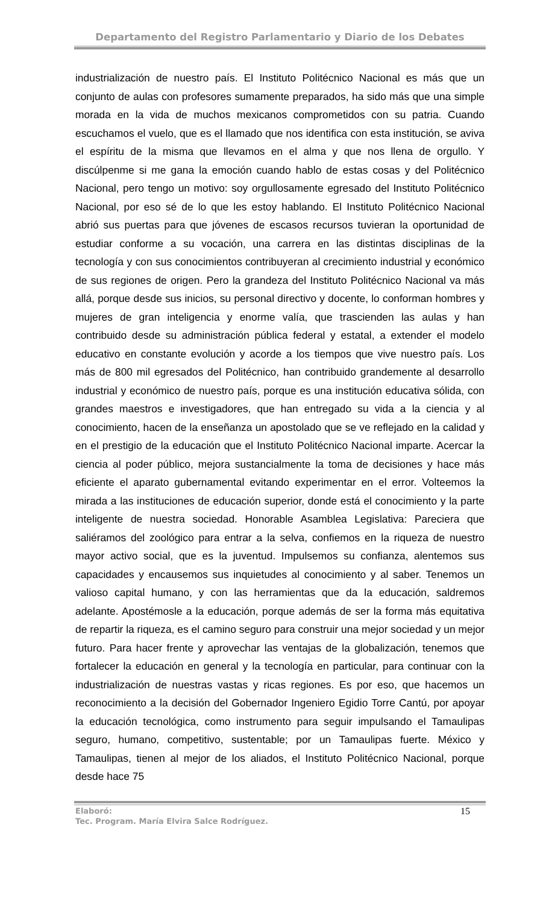Departamento del Registro Parlamentario y Diario de los Debates
industrialización de nuestro país. El Instituto Politécnico Nacional es más que un conjunto de aulas con profesores sumamente preparados, ha sido más que una simple morada en la vida de muchos mexicanos comprometidos con su patria. Cuando escuchamos el vuelo, que es el llamado que nos identifica con esta institución, se aviva el espíritu de la misma que llevamos en el alma y que nos llena de orgullo. Y discúlpenme si me gana la emoción cuando hablo de estas cosas y del Politécnico Nacional, pero tengo un motivo: soy orgullosamente egresado del Instituto Politécnico Nacional, por eso sé de lo que les estoy hablando. El Instituto Politécnico Nacional abrió sus puertas para que jóvenes de escasos recursos tuvieran la oportunidad de estudiar conforme a su vocación, una carrera en las distintas disciplinas de la tecnología y con sus conocimientos contribuyeran al crecimiento industrial y económico de sus regiones de origen. Pero la grandeza del Instituto Politécnico Nacional va más allá, porque desde sus inicios, su personal directivo y docente, lo conforman hombres y mujeres de gran inteligencia y enorme valía, que trascienden las aulas y han contribuido desde su administración pública federal y estatal, a extender el modelo educativo en constante evolución y acorde a los tiempos que vive nuestro país. Los más de 800 mil egresados del Politécnico, han contribuido grandemente al desarrollo industrial y económico de nuestro país, porque es una institución educativa sólida, con grandes maestros e investigadores, que han entregado su vida a la ciencia y al conocimiento, hacen de la enseñanza un apostolado que se ve reflejado en la calidad y en el prestigio de la educación que el Instituto Politécnico Nacional imparte. Acercar la ciencia al poder público, mejora sustancialmente la toma de decisiones y hace más eficiente el aparato gubernamental evitando experimentar en el error. Volteemos la mirada a las instituciones de educación superior, donde está el conocimiento y la parte inteligente de nuestra sociedad. Honorable Asamblea Legislativa: Pareciera que saliéramos del zoológico para entrar a la selva, confiemos en la riqueza de nuestro mayor activo social, que es la juventud. Impulsemos su confianza, alentemos sus capacidades y encausemos sus inquietudes al conocimiento y al saber. Tenemos un valioso capital humano, y con las herramientas que da la educación, saldremos adelante. Apostémosle a la educación, porque además de ser la forma más equitativa de repartir la riqueza, es el camino seguro para construir una mejor sociedad y un mejor futuro. Para hacer frente y aprovechar las ventajas de la globalización, tenemos que fortalecer la educación en general y la tecnología en particular, para continuar con la industrialización de nuestras vastas y ricas regiones. Es por eso, que hacemos un reconocimiento a la decisión del Gobernador Ingeniero Egidio Torre Cantú, por apoyar la educación tecnológica, como instrumento para seguir impulsando el Tamaulipas seguro, humano, competitivo, sustentable; por un Tamaulipas fuerte. México y Tamaulipas, tienen al mejor de los aliados, el Instituto Politécnico Nacional, porque desde hace 75
15 Elaboró:
Tec. Program. María Elvira Salce Rodríguez.